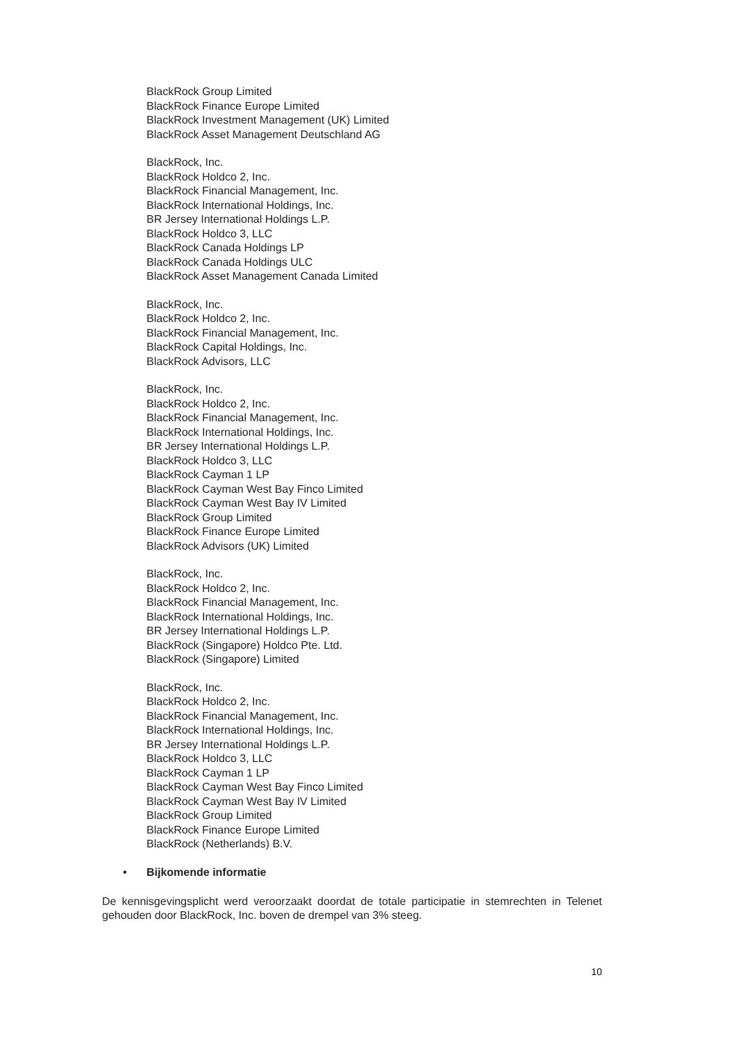BlackRock Group Limited
BlackRock Finance Europe Limited
BlackRock Investment Management (UK) Limited
BlackRock Asset Management Deutschland AG
BlackRock, Inc.
BlackRock Holdco 2, Inc.
BlackRock Financial Management, Inc.
BlackRock International Holdings, Inc.
BR Jersey International Holdings L.P.
BlackRock Holdco 3, LLC
BlackRock Canada Holdings LP
BlackRock Canada Holdings ULC
BlackRock Asset Management Canada Limited
BlackRock, Inc.
BlackRock Holdco 2, Inc.
BlackRock Financial Management, Inc.
BlackRock Capital Holdings, Inc.
BlackRock Advisors, LLC
BlackRock, Inc.
BlackRock Holdco 2, Inc.
BlackRock Financial Management, Inc.
BlackRock International Holdings, Inc.
BR Jersey International Holdings L.P.
BlackRock Holdco 3, LLC
BlackRock Cayman 1 LP
BlackRock Cayman West Bay Finco Limited
BlackRock Cayman West Bay IV Limited
BlackRock Group Limited
BlackRock Finance Europe Limited
BlackRock Advisors (UK) Limited
BlackRock, Inc.
BlackRock Holdco 2, Inc.
BlackRock Financial Management, Inc.
BlackRock International Holdings, Inc.
BR Jersey International Holdings L.P.
BlackRock (Singapore) Holdco Pte. Ltd.
BlackRock (Singapore) Limited
BlackRock, Inc.
BlackRock Holdco 2, Inc.
BlackRock Financial Management, Inc.
BlackRock International Holdings, Inc.
BR Jersey International Holdings L.P.
BlackRock Holdco 3, LLC
BlackRock Cayman 1 LP
BlackRock Cayman West Bay Finco Limited
BlackRock Cayman West Bay IV Limited
BlackRock Group Limited
BlackRock Finance Europe Limited
BlackRock (Netherlands) B.V.
• Bijkomende informatie
De kennisgevingsplicht werd veroorzaakt doordat de totale participatie in stemrechten in Telenet gehouden door BlackRock, Inc. boven de drempel van 3% steeg.
10